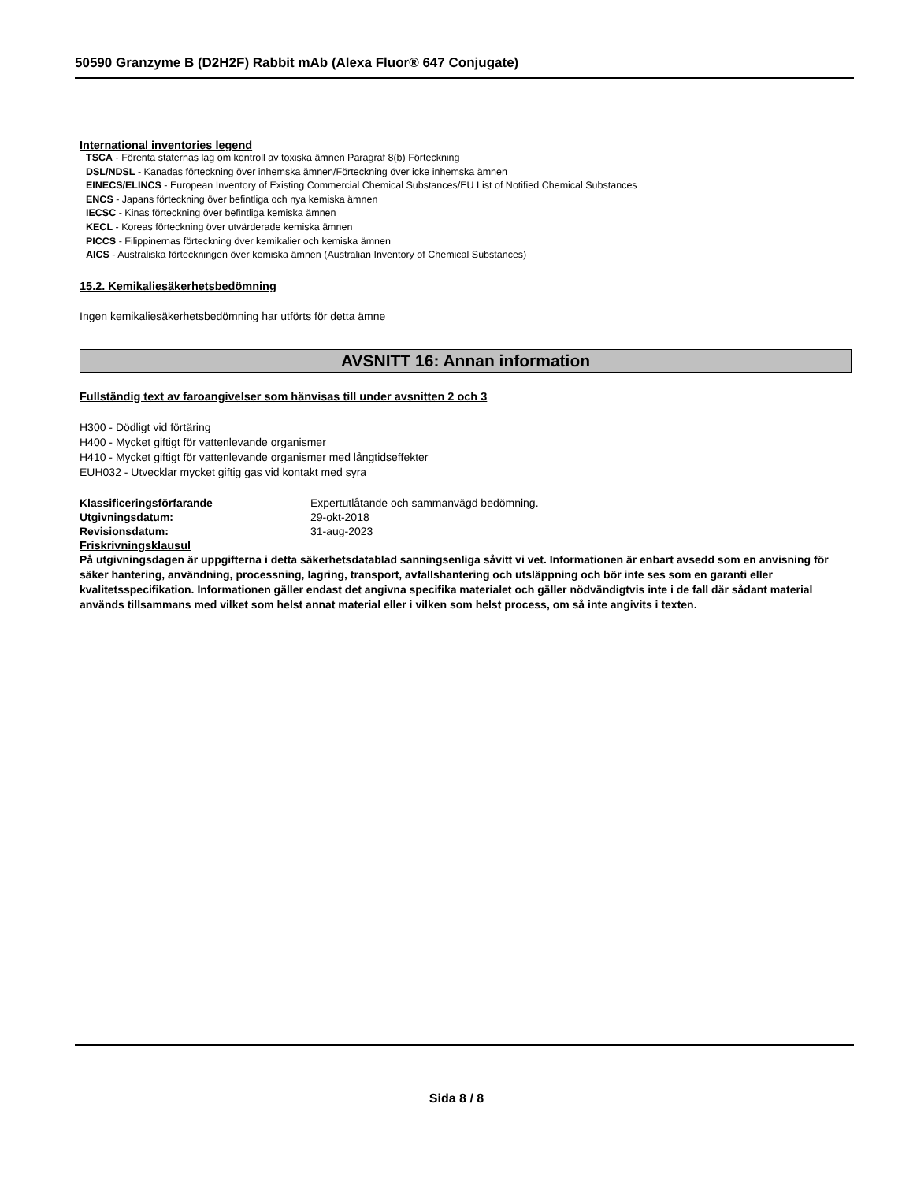50590 Granzyme B (D2H2F) Rabbit mAb (Alexa Fluor® 647 Conjugate)
International inventories legend
TSCA - Förenta staternas lag om kontroll av toxiska ämnen Paragraf 8(b) Förteckning
DSL/NDSL - Kanadas förteckning över inhemska ämnen/Förteckning över icke inhemska ämnen
EINECS/ELINCS - European Inventory of Existing Commercial Chemical Substances/EU List of Notified Chemical Substances
ENCS - Japans förteckning över befintliga och nya kemiska ämnen
IECSC - Kinas förteckning över befintliga kemiska ämnen
KECL - Koreas förteckning över utvärderade kemiska ämnen
PICCS - Filippinernas förteckning över kemikalier och kemiska ämnen
AICS - Australiska förteckningen över kemiska ämnen (Australian Inventory of Chemical Substances)
15.2. Kemikaliesäkerhetsbedömning
Ingen kemikaliesäkerhetsbedömning har utförts för detta ämne
AVSNITT 16: Annan information
Fullständig text av faroangivelser som hänvisas till under avsnitten 2 och 3
H300 - Dödligt vid förtäring
H400 - Mycket giftigt för vattenlevande organismer
H410 - Mycket giftigt för vattenlevande organismer med långtidseffekter
EUH032 - Utvecklar mycket giftig gas vid kontakt med syra
Klassificeringsförfarande Expertutlåtande och sammanvägd bedömning.
Utgivningsdatum: 29-okt-2018
Revisionsdatum: 31-aug-2023
Friskrivningsklausul
På utgivningsdagen är uppgifterna i detta säkerhetsdatablad sanningsenliga såvitt vi vet. Informationen är enbart avsedd som en anvisning för säker hantering, användning, processning, lagring, transport, avfallshantering och utsläppning och bör inte ses som en garanti eller kvalitetsspecifikation. Informationen gäller endast det angivna specifika materialet och gäller nödvändigtvis inte i de fall där sådant material används tillsammans med vilket som helst annat material eller i vilken som helst process, om så inte angivits i texten.
Sida 8 / 8